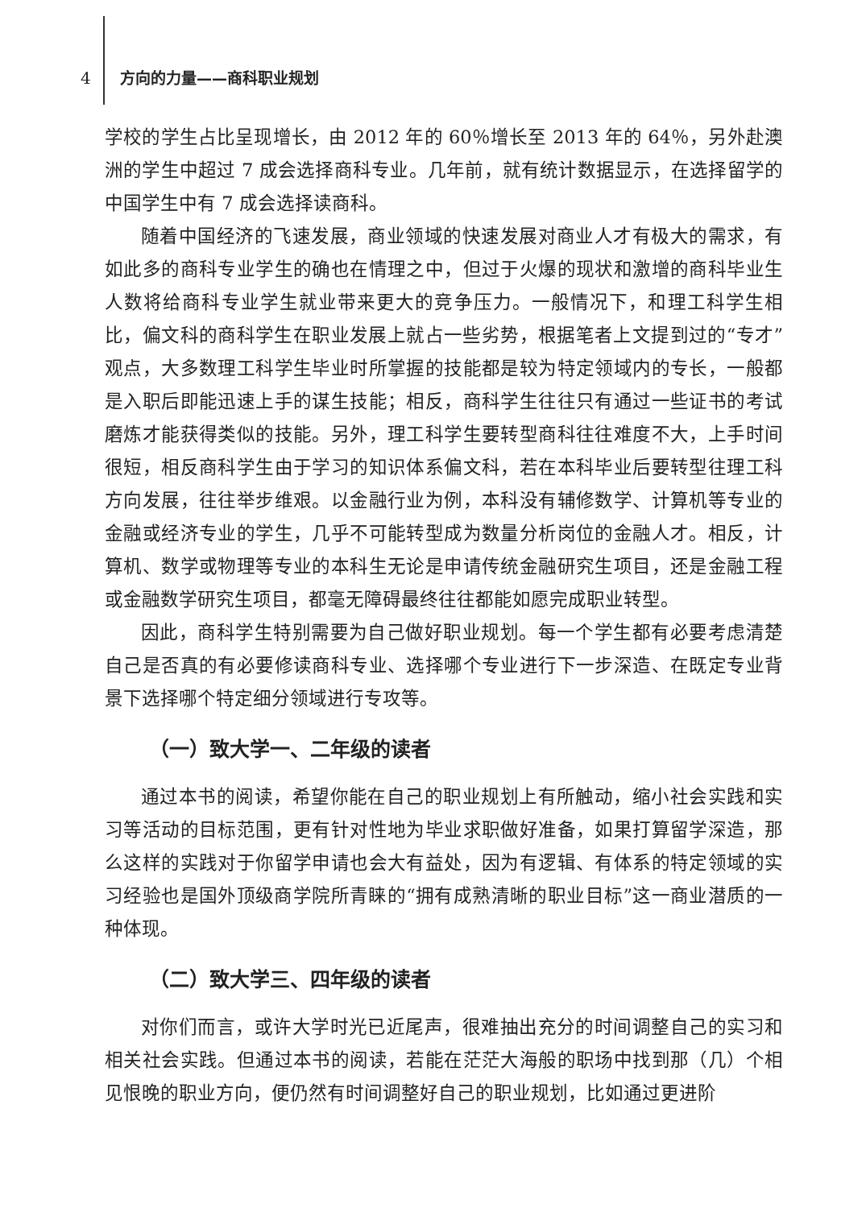4 方向的力量——商科职业规划
学校的学生占比呈现增长，由 2012 年的 60％增长至 2013 年的 64％，另外赴澳洲的学生中超过 7 成会选择商科专业。几年前，就有统计数据显示，在选择留学的中国学生中有 7 成会选择读商科。
随着中国经济的飞速发展，商业领域的快速发展对商业人才有极大的需求，有如此多的商科专业学生的确也在情理之中，但过于火爆的现状和激增的商科毕业生人数将给商科专业学生就业带来更大的竞争压力。一般情况下，和理工科学生相比，偏文科的商科学生在职业发展上就占一些劣势，根据笔者上文提到过的“专才”观点，大多数理工科学生毕业时所掌握的技能都是较为特定领域内的专长，一般都是入职后即能迅速上手的谋生技能；相反，商科学生往往只有通过一些证书的考试磨炼才能获得类似的技能。另外，理工科学生要转型商科往往难度不大，上手时间很短，相反商科学生由于学习的知识体系偏文科，若在本科毕业后要转型往理工科方向发展，往往举步维艰。以金融行业为例，本科没有辅修数学、计算机等专业的金融或经济专业的学生，几乎不可能转型成为数量分析岗位的金融人才。相反，计算机、数学或物理等专业的本科生无论是申请传统金融研究生项目，还是金融工程或金融数学研究生项目，都毫无障碍最终往往都能如愿完成职业转型。
因此，商科学生特别需要为自己做好职业规划。每一个学生都有必要考虑清楚自己是否真的有必要修读商科专业、选择哪个专业进行下一步深造、在既定专业背景下选择哪个特定细分领域进行专攻等。
（一）致大学一、二年级的读者
通过本书的阅读，希望你能在自己的职业规划上有所触动，缩小社会实践和实习等活动的目标范围，更有针对性地为毕业求职做好准备，如果打算留学深造，那么这样的实践对于你留学申请也会大有益处，因为有逻辑、有体系的特定领域的实习经验也是国外顶级商学院所青睐的“拥有成熟清晰的职业目标”这一商业潜质的一种体现。
（二）致大学三、四年级的读者
对你们而言，或许大学时光已近尾声，很难抽出充分的时间调整自己的实习和相关社会实践。但通过本书的阅读，若能在茫茫大海般的职场中找到那（几）个相见恨晚的职业方向，便仍然有时间调整好自己的职业规划，比如通过更进阶